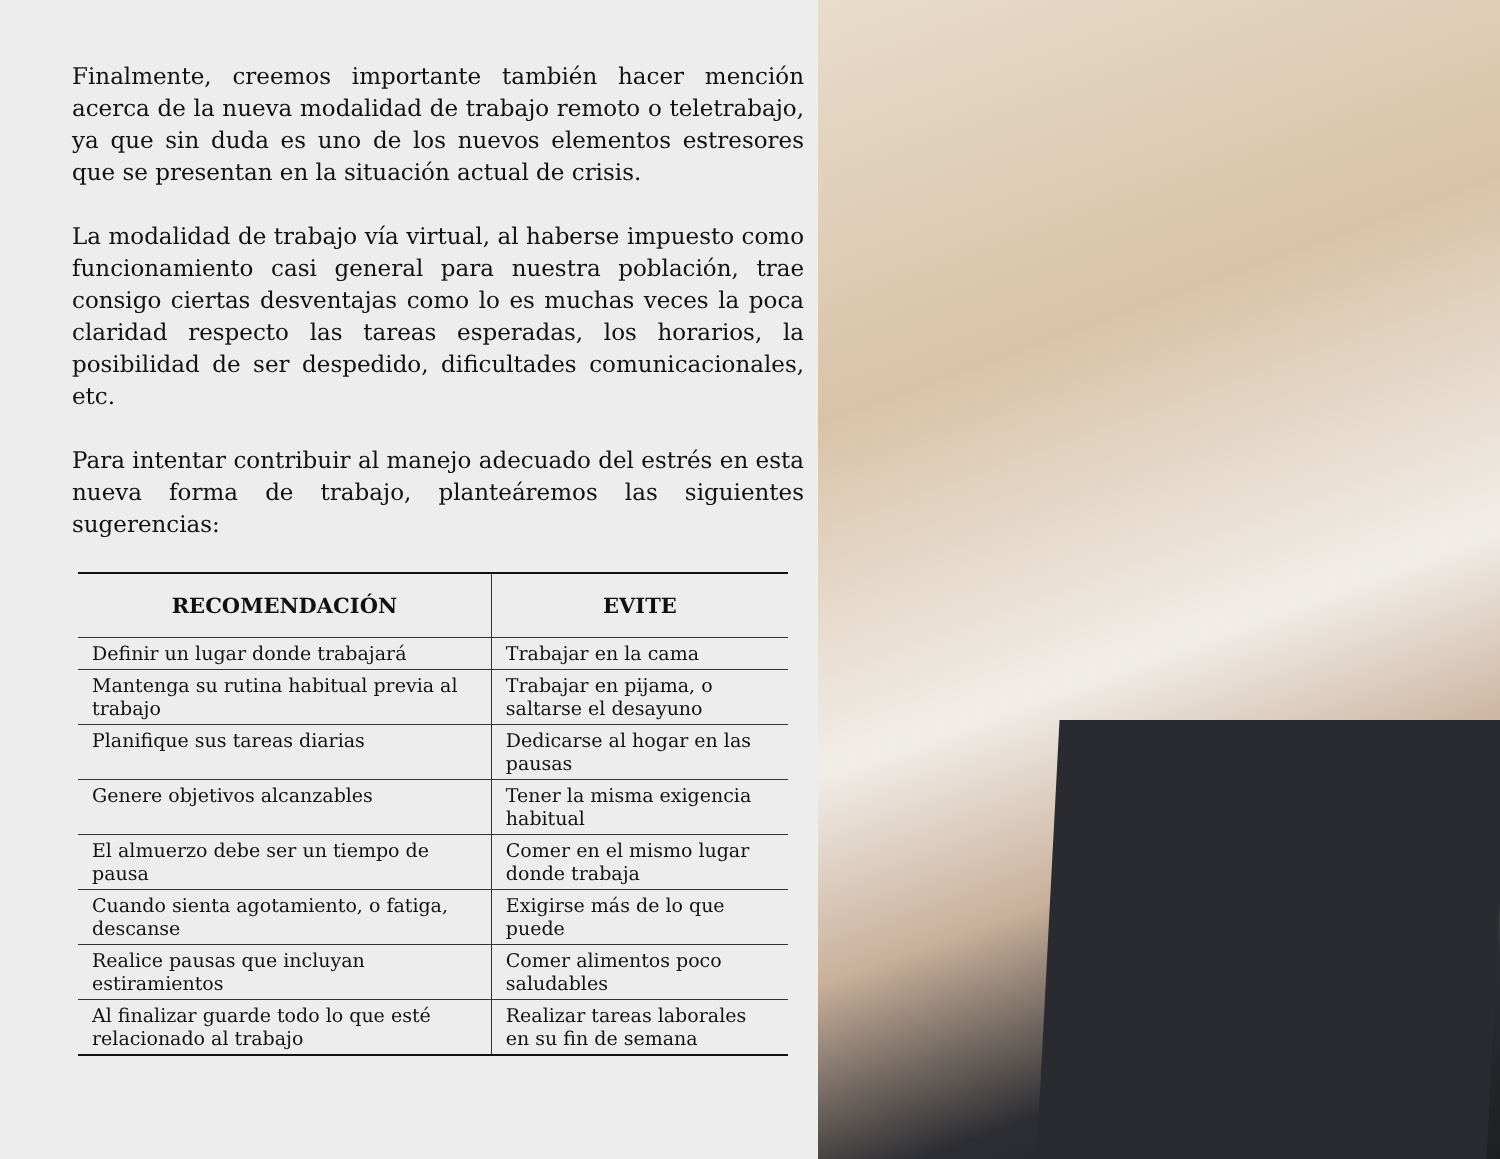Finalmente, creemos importante también hacer mención acerca de la nueva modalidad de trabajo remoto o teletrabajo, ya que sin duda es uno de los nuevos elementos estresores que se presentan en la situación actual de crisis.
La modalidad de trabajo vía virtual, al haberse impuesto como funcionamiento casi general para nuestra población, trae consigo ciertas desventajas como lo es muchas veces la poca claridad respecto las tareas esperadas, los horarios, la posibilidad de ser despedido, dificultades comunicacionales, etc.
Para intentar contribuir al manejo adecuado del estrés en esta nueva forma de trabajo, planteáremos las siguientes sugerencias:
| RECOMENDACIÓN | EVITE |
| --- | --- |
| Definir un lugar donde trabajará | Trabajar en la cama |
| Mantenga su rutina habitual previa al trabajo | Trabajar en pijama, o saltarse el desayuno |
| Planifique sus tareas diarias | Dedicarse al hogar en las pausas |
| Genere objetivos alcanzables | Tener la misma exigencia habitual |
| El almuerzo debe ser un tiempo de pausa | Comer en el mismo lugar donde trabaja |
| Cuando sienta agotamiento, o fatiga, descanse | Exigirse más de lo que puede |
| Realice pausas que incluyan estiramientos | Comer alimentos poco saludables |
| Al finalizar guarde todo lo que esté relacionado al trabajo | Realizar tareas laborales en su fin de semana |